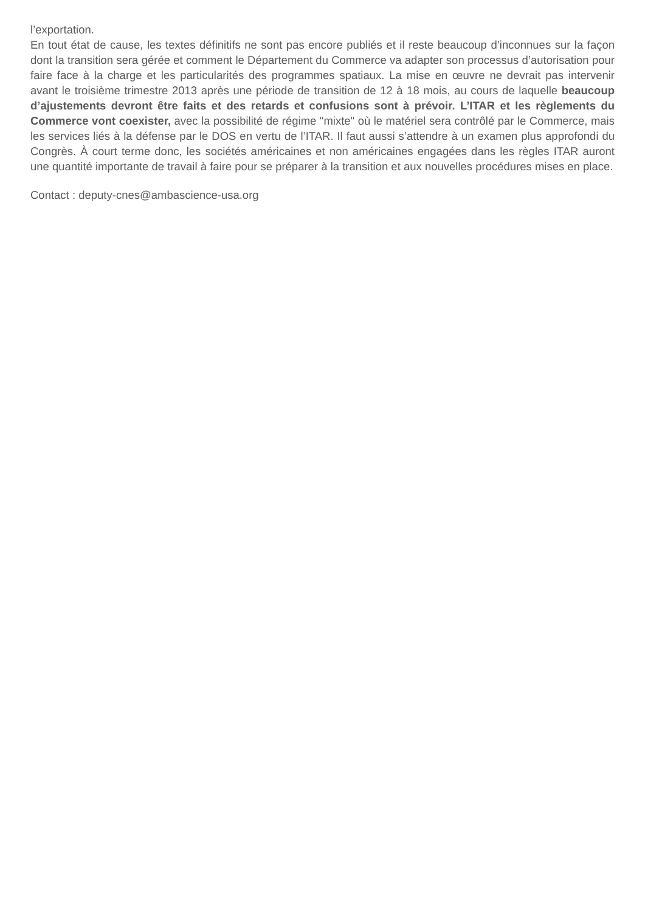l’exportation.
En tout état de cause, les textes définitifs ne sont pas encore publiés et il reste beaucoup d’inconnues sur la façon dont la transition sera gérée et comment le Département du Commerce va adapter son processus d’autorisation pour faire face à la charge et les particularités des programmes spatiaux. La mise en œuvre ne devrait pas intervenir avant le troisième trimestre 2013 après une période de transition de 12 à 18 mois, au cours de laquelle beaucoup d’ajustements devront être faits et des retards et confusions sont à prévoir. L’ITAR et les règlements du Commerce vont coexister, avec la possibilité de régime "mixte" où le matériel sera contrôlé par le Commerce, mais les services liés à la défense par le DOS en vertu de l’ITAR. Il faut aussi s’attendre à un examen plus approfondi du Congrès. À court terme donc, les sociétés américaines et non américaines engagées dans les règles ITAR auront une quantité importante de travail à faire pour se préparer à la transition et aux nouvelles procédures mises en place.
Contact : deputy-cnes@ambascience-usa.org